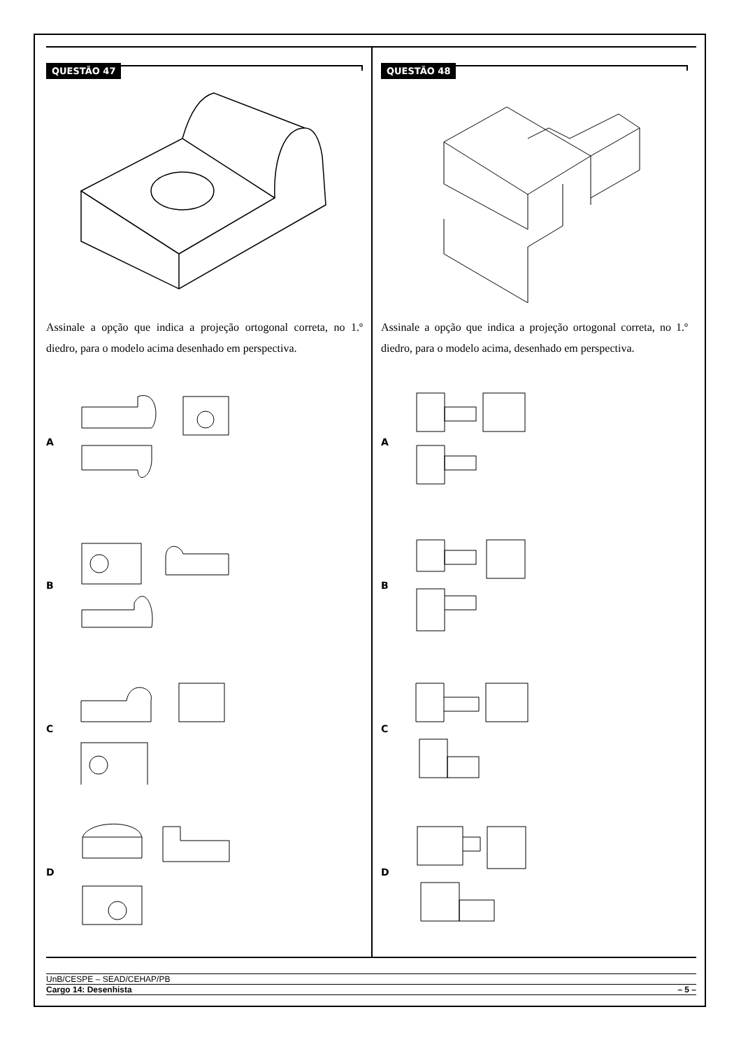QUESTÃO 47
Assinale a opção que indica a projeção ortogonal correta, no 1.º diedro, para o modelo acima desenhado em perspectiva.
A
B
C
D
QUESTÃO 48
Assinale a opção que indica a projeção ortogonal correta, no 1.º diedro, para o modelo acima, desenhado em perspectiva.
A
B
C
D
UnB/CESPE – SEAD/CEHAP/PB
Cargo 14: Desenhista – 5 –